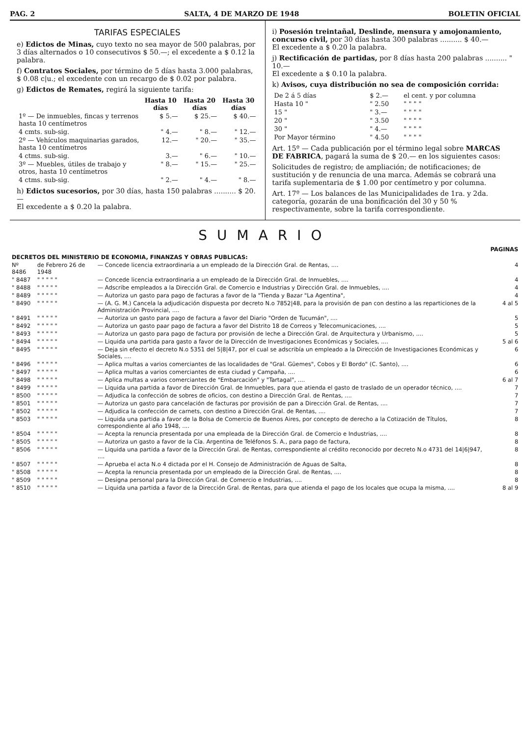PAG. 2 SALTA, 4 DE MARZO DE 1948 BOLETIN OFICIAL
TARIFAS ESPECIALES
e) Edictos de Minas, cuyo texto no sea mayor de 500 palabras, por 3 días alternados o 10 consecutivos $ 50.—; el excedente a $ 0.12 la palabra.
f) Contratos Sociales, por término de 5 días hasta 3.000 palabras, $ 0.08 c|u.; el excedente con un recargo de $ 0.02 por palabra.
g) Edictos de Remates, regirá la siguiente tarifa:
| | Hasta 10 días | Hasta 20 días | Hasta 30 días |
| --- | --- | --- | --- |
| 1º — De inmuebles, fincas y terrenos hasta 10 centímetros | $ 5.— | $ 25.— | $ 40.— |
| 4 cmts. sub-sig. | " 4.— | " 8.— | " 12.— |
| 2º — Vehículos maquinarias garados, hasta 10 centímetros | 12.— | " 20.— | " 35.— |
| 4 ctms. sub-sig. | 3.— | " 6.— | " 10.— |
| 3º — Muebles, útiles de trabajo y otros, hasta 10 centímetros | " 8.— | " 15.— | " 25.— |
| 4 ctms. sub-sig. | " 2.— | " 4.— | " 8.— |
h) Edictos sucesorios, por 30 días, hasta 150 palabras .......... $ 20.—
El excedente a $ 0.20 la palabra.
i) Posesión treintañal, Deslinde, mensura y amojonamiento, concurso civil, por 30 días hasta 300 palabras .......... $ 40.—
El excedente a $ 0.20 la palabra.
j) Rectificación de partidas, por 8 días hasta 200 palabras .......... " 10.—
El excedente a $ 0.10 la palabra.
k) Avisos, cuya distribución no sea de composición corrida:
| De 2 á 5 días | $ 2.— | el cent. y por columna |
| Hasta 10 " | " 2.50 | " " " " |
| 15 " | " 3.— | " " " " |
| 20 " | " 3.50 | " " " " |
| 30 " | " 4.— | " " " " |
| Por Mayor término | " 4.50 | " " " " |
Art. 15º — Cada publicación por el término legal sobre MARCAS DE FABRICA, pagará la suma de $ 20.— en los siguientes casos:
Solicitudes de registro; de ampliación; de notificaciones; de sustitución y de renuncia de una marca. Además se cobrará una tarifa suplementaria de $ 1.00 por centímetro y por columna.
Art. 17º — Los balances de las Municipalidades de 1ra. y 2da. categoría, gozarán de una bonificación del 30 y 50 % respectivamente, sobre la tarifa correspondiente.
SUMARIO
| | | | PAGINAS |
| DECRETOS DEL MINISTERIO DE ECONOMIA, FINANZAS Y OBRAS PUBLICAS: | | | |
| Nº 8486 | de Febrero 26 de 1948 | — Concede licencia extraordinaria a un empleado de la Dirección Gral. de Rentas, .... | 4 |
| " 8487 | " " " " " | — Concede licencia extraordinaria a un empleado de la Dirección Gral. de Inmuebles, .... | 4 |
| " 8488 | " " " " " | — Adscribe empleados a la Dirección Gral. de Comercio e Industrias y Dirección Gral. de Inmuebles, .... | 4 |
| " 8489 | " " " " " | — Autoriza un gasto para pago de facturas a favor de la "Tienda y Bazar "La Agentina", | 4 |
| " 8490 | " " " " " | — (A. G. M.) Cancela la adjudicación dispuesta por decreto N.o 7852/48, para la provisión de pan con destino a las reparticiones de la Administración Provincial, .... | 4 al 5 |
| " 8491 | " " " " " | — Autoriza un gasto para pago de factura a favor del Diario "Orden de Tucumán", .... | 5 |
| " 8492 | " " " " " | — Autoriza un gasto paar pago de factura a favor del Distrito 18 de Correos y Telecomunicaciones, .... | 5 |
| " 8493 | " " " " " | — Autoriza un gasto para pago de factura por provisión de leche a Dirección Gral. de Arquitectura y Urbanismo, .... | 5 |
| " 8494 | " " " " " | — Liquida una partida para gasto a favor de la Dirección de Investigaciones Económicas y Sociales, .... | 5 al 6 |
| " 8495 | " " " " " | — Deja sin efecto el decreto N.o 5351 del 5/8/47, por el cual se adscribía un empleado a la Dirección de Investigaciones Económicas y Sociales, .... | 6 |
| " 8496 | " " " " " | — Aplica multas a varios comerciantes de las localidades de "Gral. Güemes", Cobos y El Bordo" (C. Santo), .... | 6 |
| " 8497 | " " " " " | — Aplica multas a varios comerciantes de esta ciudad y Campaña, .... | 6 |
| " 8498 | " " " " " | — Aplica multas a varios comerciantes de "Embarcación" y "Tartagal", .... | 6 al 7 |
| " 8499 | " " " " " | — Liquida una partida a favor de Dirección Gral. de Inmuebles, para que atienda el gasto de traslado de un operador técnico, .... | 7 |
| " 8500 | " " " " " | — Adjudica la confección de sobres de oficios, con destino a Dirección Gral. de Rentas, .... | 7 |
| " 8501 | " " " " " | — Autoriza un gasto para cancelación de facturas por provisión de pan a Dirección Gral. de Rentas, .... | 7 |
| " 8502 | " " " " " | — Adjudica la confección de carnets, con destino a Dirección Gral. de Rentas, .... | 7 |
| " 8503 | " " " " " | — Liquida una partida a favor de la Bolsa de Comercio de Buenos Aires, por concepto de derecho a la Cotización de Títulos, correspondiente al año 1948, .... | 8 |
| " 8504 | " " " " " | — Acepta la renuncia presentada por una empleada de la Dirección Gral. de Comercio e Industrias, .... | 8 |
| " 8505 | " " " " " | — Autoriza un gasto a favor de la Cía. Argentina de Teléfonos S. A., para pago de factura, | 8 |
| " 8506 | " " " " " | — Liquida una partida a favor de la Dirección Gral. de Rentas, correspondiente al crédito reconocido por decreto N.o 4731 del 14/6/947, .... | 8 |
| " 8507 | " " " " " | — Aprueba el acta N.o 4 dictada por el H. Consejo de Administración de Aguas de Salta, | 8 |
| " 8508 | " " " " " | — Acepta la renuncia presentada por un empleado de la Dirección Gral. de Rentas, .... | 8 |
| " 8509 | " " " " " | — Designa personal para la Dirección Gral. de Comercio e Industrias, .... | 8 |
| " 8510 | " " " " " | — Liquida una partida a favor de la Dirección Gral. de Rentas, para que atienda el pago de los locales que ocupa la misma, .... | 8 al 9 |